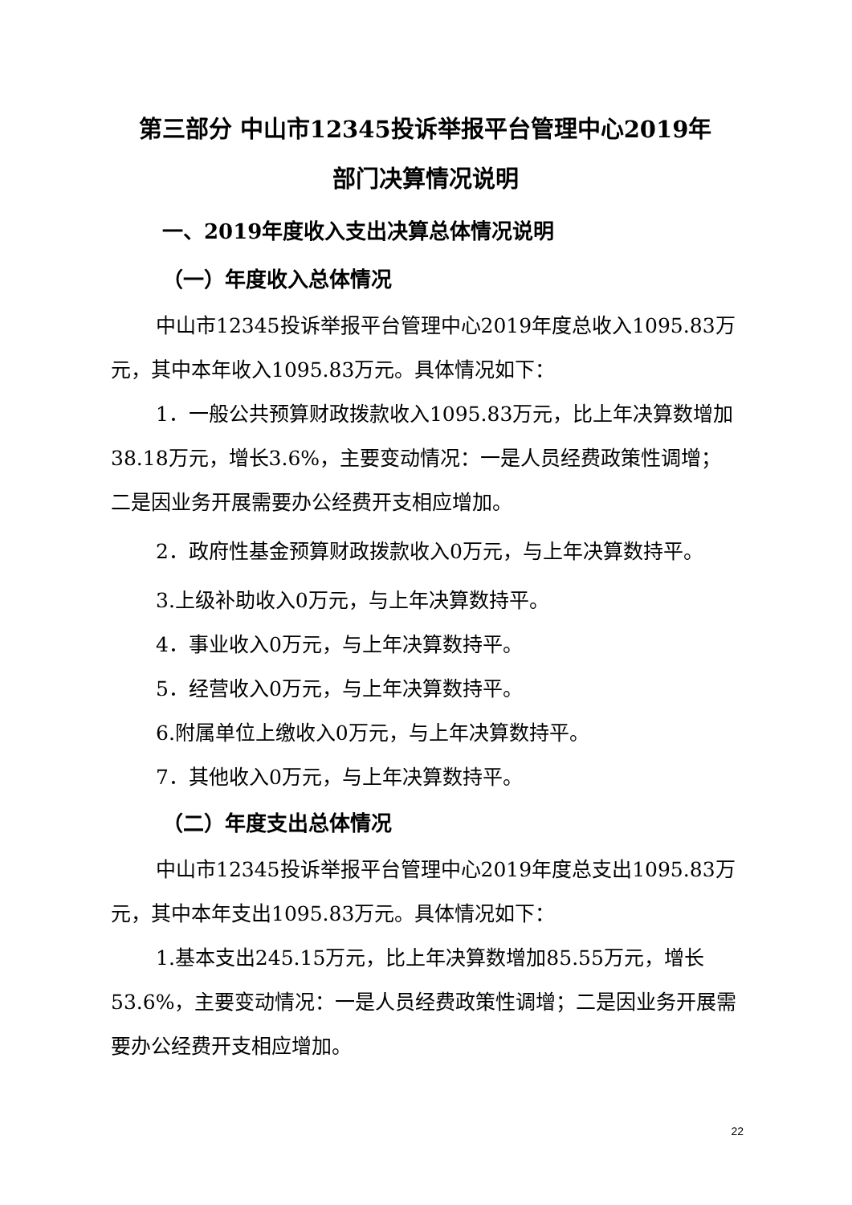第三部分 中山市12345投诉举报平台管理中心2019年
部门决算情况说明
一、2019年度收入支出决算总体情况说明
（一）年度收入总体情况
中山市12345投诉举报平台管理中心2019年度总收入1095.83万元，其中本年收入1095.83万元。具体情况如下：
1．一般公共预算财政拨款收入1095.83万元，比上年决算数增加38.18万元，增长3.6%，主要变动情况：一是人员经费政策性调增；二是因业务开展需要办公经费开支相应增加。
2．政府性基金预算财政拨款收入0万元，与上年决算数持平。
3.上级补助收入0万元，与上年决算数持平。
4．事业收入0万元，与上年决算数持平。
5．经营收入0万元，与上年决算数持平。
6.附属单位上缴收入0万元，与上年决算数持平。
7．其他收入0万元，与上年决算数持平。
（二）年度支出总体情况
中山市12345投诉举报平台管理中心2019年度总支出1095.83万元，其中本年支出1095.83万元。具体情况如下：
1.基本支出245.15万元，比上年决算数增加85.55万元，增长53.6%，主要变动情况：一是人员经费政策性调增；二是因业务开展需要办公经费开支相应增加。
22